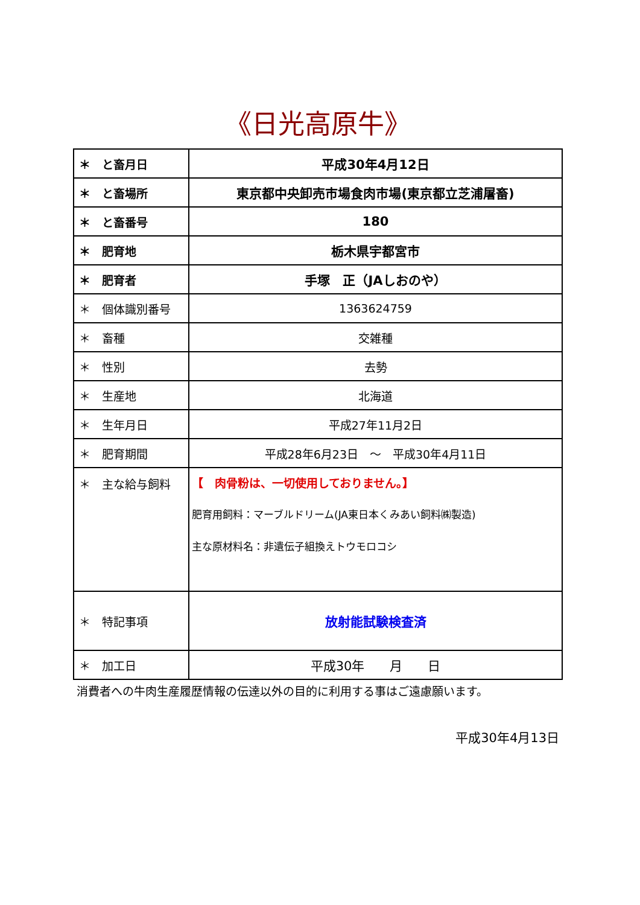《日光高原牛》
| ＊ と畜月日 | 平成30年4月12日 |
| ＊ と畜場所 | 東京都中央卸売市場食肉市場(東京都立芝浦屠畜) |
| ＊ と畜番号 | 180 |
| ＊ 肥育地 | 栃木県宇都宮市 |
| ＊ 肥育者 | 手塚 正（JAしおのや） |
| ＊ 個体識別番号 | 1363624759 |
| ＊ 畜種 | 交雑種 |
| ＊ 性別 | 去勢 |
| ＊ 生産地 | 北海道 |
| ＊ 生年月日 | 平成27年11月2日 |
| ＊ 肥育期間 | 平成28年6月23日 ～ 平成30年4月11日 |
| ＊ 主な給与飼料 | 【 肉骨粉は、一切使用しておりません。】 肥育用飼料：マーブルドリーム(JA東日本くみあい飼料㈱製造) 主な原材料名：非遺伝子組換えトウモロコシ |
| ＊ 特記事項 | 放射能試験検査済 |
| ＊ 加工日 | 平成30年 月 日 |
消費者への牛肉生産履歴情報の伝達以外の目的に利用する事はご遠慮願います。
平成30年4月13日